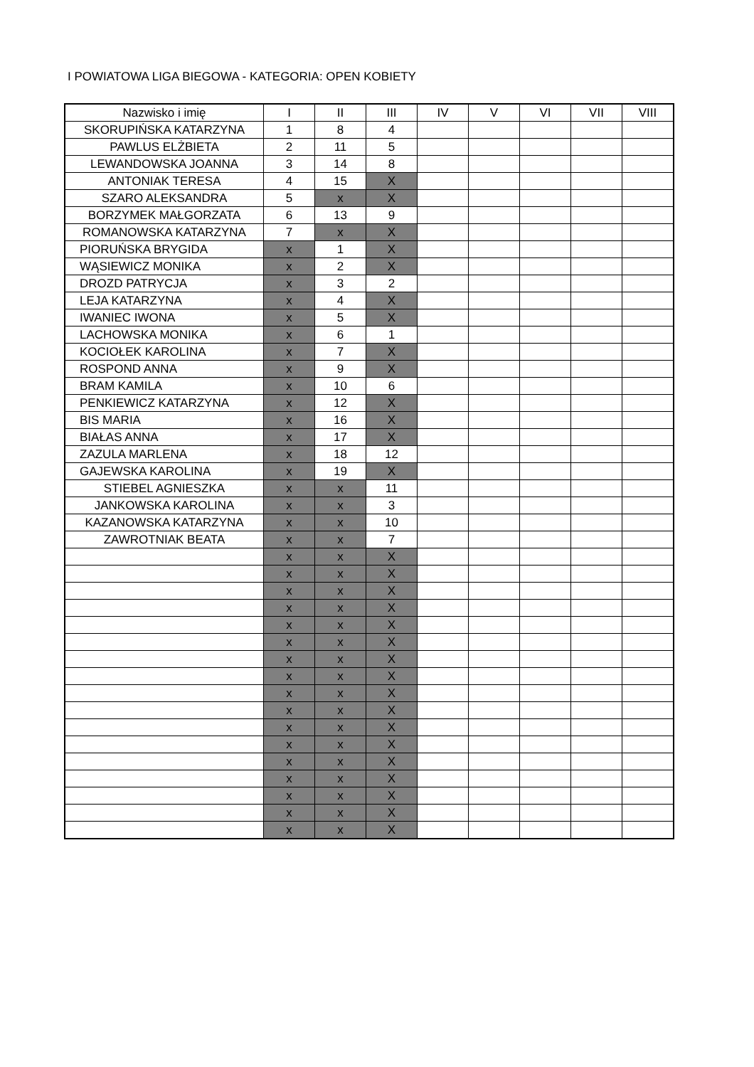I POWIATOWA LIGA BIEGOWA - KATEGORIA: OPEN KOBIETY
| Nazwisko i imię | I | II | III | IV | V | VI | VII | VIII |
| --- | --- | --- | --- | --- | --- | --- | --- | --- |
| SKORUPIŃSKA KATARZYNA | 1 | 8 | 4 | | | | | |
| PAWLUS ELŻBIETA | 2 | 11 | 5 | | | | | |
| LEWANDOWSKA JOANNA | 3 | 14 | 8 | | | | | |
| ANTONIAK TERESA | 4 | 15 | X | | | | | |
| SZARO ALEKSANDRA | 5 | x | X | | | | | |
| BORZYMEK MAŁGORZATA | 6 | 13 | 9 | | | | | |
| ROMANOWSKA KATARZYNA | 7 | x | X | | | | | |
| PIORUŃSKA BRYGIDA | x | 1 | X | | | | | |
| WĄSIEWICZ MONIKA | x | 2 | X | | | | | |
| DROZD PATRYCJA | x | 3 | 2 | | | | | |
| LEJA KATARZYNA | x | 4 | X | | | | | |
| IWANIEC IWONA | x | 5 | X | | | | | |
| LACHOWSKA MONIKA | x | 6 | 1 | | | | | |
| KOCIOŁEK KAROLINA | x | 7 | X | | | | | |
| ROSPOND ANNA | x | 9 | X | | | | | |
| BRAM KAMILA | x | 10 | 6 | | | | | |
| PENKIEWICZ KATARZYNA | x | 12 | X | | | | | |
| BIS MARIA | x | 16 | X | | | | | |
| BIAŁAS ANNA | x | 17 | X | | | | | |
| ZAZULA MARLENA | x | 18 | 12 | | | | | |
| GAJEWSKA KAROLINA | x | 19 | X | | | | | |
| STIEBEL AGNIESZKA | x | x | 11 | | | | | |
| JANKOWSKA KAROLINA | x | x | 3 | | | | | |
| KAZANOWSKA KATARZYNA | x | x | 10 | | | | | |
| ZAWROTNIAK BEATA | x | x | 7 | | | | | |
| | x | x | X | | | | | |
| | x | x | X | | | | | |
| | x | x | X | | | | | |
| | x | x | X | | | | | |
| | x | x | X | | | | | |
| | x | x | X | | | | | |
| | x | x | X | | | | | |
| | x | x | X | | | | | |
| | x | x | X | | | | | |
| | x | x | X | | | | | |
| | x | x | X | | | | | |
| | x | x | X | | | | | |
| | x | x | X | | | | | |
| | x | x | X | | | | | |
| | x | x | X | | | | | |
| | x | x | X | | | | | |
| | x | x | X | | | | | |